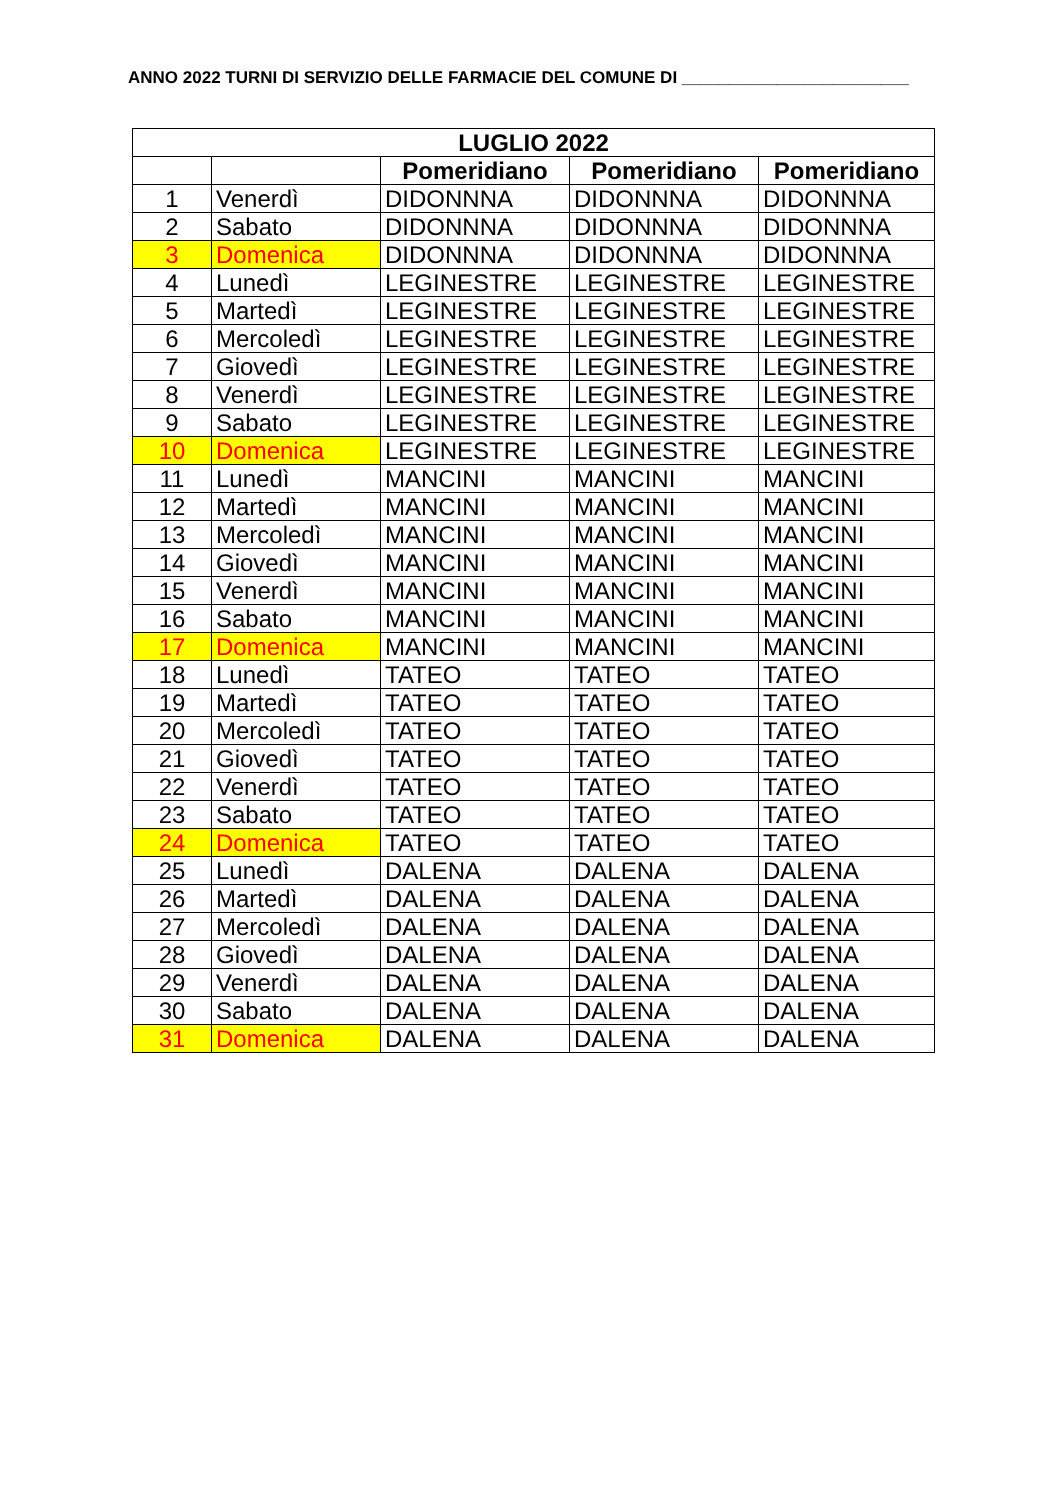ANNO 2022 TURNI DI SERVIZIO DELLE FARMACIE DEL COMUNE DI ________________________
| LUGLIO 2022 | | | | |
| --- | --- | --- | --- | --- |
| | | Pomeridiano | Pomeridiano | Pomeridiano |
| 1 | Venerdì | DIDONNNA | DIDONNNA | DIDONNNA |
| 2 | Sabato | DIDONNNA | DIDONNNA | DIDONNNA |
| 3 | Domenica | DIDONNNA | DIDONNNA | DIDONNNA |
| 4 | Lunedì | LEGINESTRE | LEGINESTRE | LEGINESTRE |
| 5 | Martedì | LEGINESTRE | LEGINESTRE | LEGINESTRE |
| 6 | Mercoledì | LEGINESTRE | LEGINESTRE | LEGINESTRE |
| 7 | Giovedì | LEGINESTRE | LEGINESTRE | LEGINESTRE |
| 8 | Venerdì | LEGINESTRE | LEGINESTRE | LEGINESTRE |
| 9 | Sabato | LEGINESTRE | LEGINESTRE | LEGINESTRE |
| 10 | Domenica | LEGINESTRE | LEGINESTRE | LEGINESTRE |
| 11 | Lunedì | MANCINI | MANCINI | MANCINI |
| 12 | Martedì | MANCINI | MANCINI | MANCINI |
| 13 | Mercoledì | MANCINI | MANCINI | MANCINI |
| 14 | Giovedì | MANCINI | MANCINI | MANCINI |
| 15 | Venerdì | MANCINI | MANCINI | MANCINI |
| 16 | Sabato | MANCINI | MANCINI | MANCINI |
| 17 | Domenica | MANCINI | MANCINI | MANCINI |
| 18 | Lunedì | TATEO | TATEO | TATEO |
| 19 | Martedì | TATEO | TATEO | TATEO |
| 20 | Mercoledì | TATEO | TATEO | TATEO |
| 21 | Giovedì | TATEO | TATEO | TATEO |
| 22 | Venerdì | TATEO | TATEO | TATEO |
| 23 | Sabato | TATEO | TATEO | TATEO |
| 24 | Domenica | TATEO | TATEO | TATEO |
| 25 | Lunedì | DALENA | DALENA | DALENA |
| 26 | Martedì | DALENA | DALENA | DALENA |
| 27 | Mercoledì | DALENA | DALENA | DALENA |
| 28 | Giovedì | DALENA | DALENA | DALENA |
| 29 | Venerdì | DALENA | DALENA | DALENA |
| 30 | Sabato | DALENA | DALENA | DALENA |
| 31 | Domenica | DALENA | DALENA | DALENA |